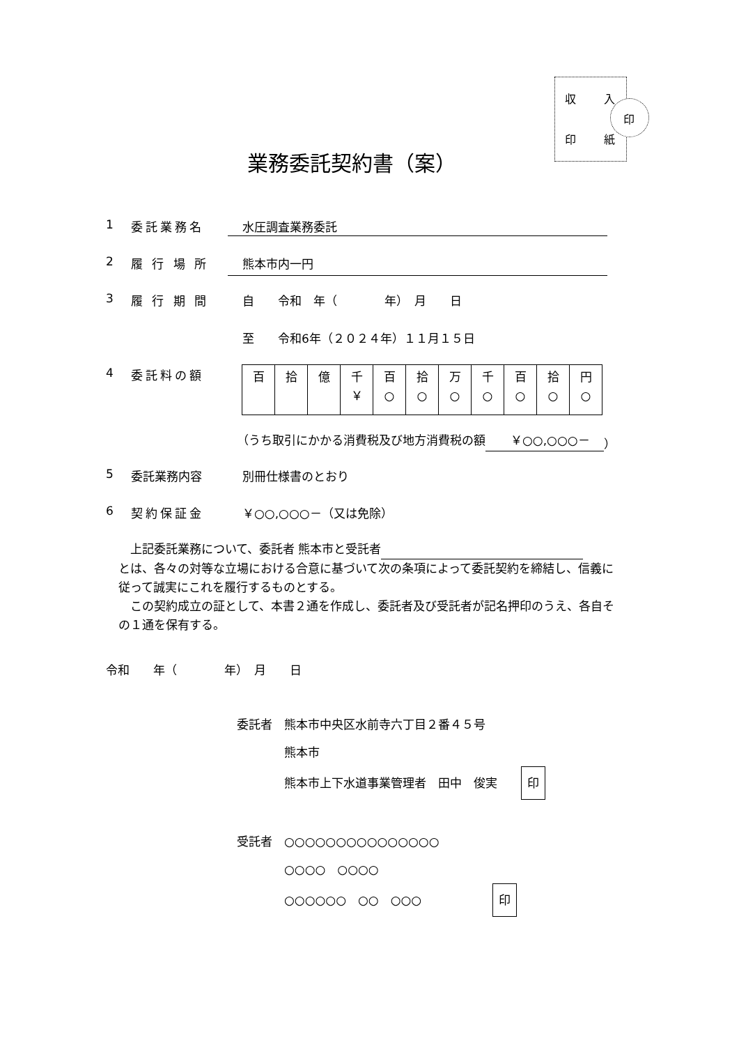収 入
印 紙
印
業務委託契約書（案）
1 委託業務名 水圧調査業務委託
2 履 行 場 所 熊本市内一円
3 履 行 期 間 自　　令和　年（　　　　年）　月　　日
至　　令和6年（２０２４年）１１月１５日
4 委託料の額
| 百 | 拾 | 億 | 千 ￥ | 百 ○ | 拾 ○ | 万 ○ | 千 ○ | 百 ○ | 拾 ○ | 円 ○ |
（うち取引にかかる消費税及び地方消費税の額 ￥○○,○○○－ ）
5 委託業務内容 別冊仕様書のとおり
6 契約保証金 ￥○○,○○○－（又は免除）
　上記委託業務について、委託者 熊本市と受託者
とは、各々の対等な立場における合意に基づいて次の条項によって委託契約を締結し、信義に従って誠実にこれを履行するものとする。
　この契約成立の証として、本書２通を作成し、委託者及び受託者が記名押印のうえ、各自その１通を保有する。
令和　　年（　　　　年）　月　　日
委託者　熊本市中央区水前寺六丁目２番４５号
　　　　熊本市
　　　　熊本市上下水道事業管理者　田中　俊実　　印
受託者　○○○○○○○○○○○○○○○
　　　　○○○○　○○○○
　　　　○○○○○○　○○　○○○　　　　　　印